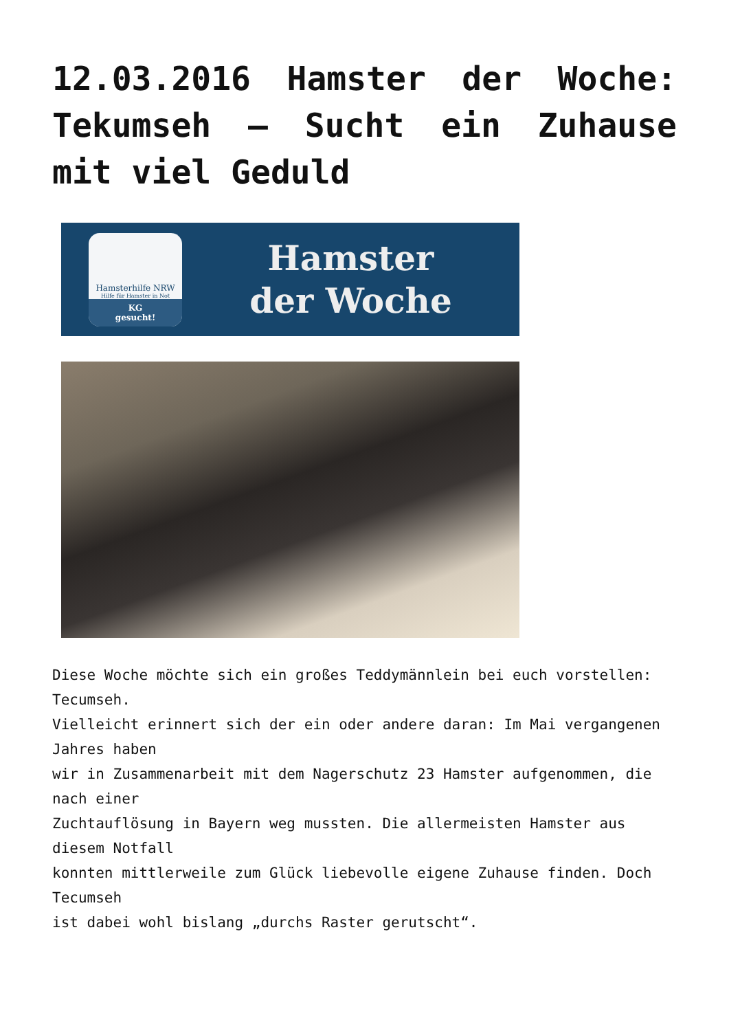12.03.2016 Hamster der Woche: Tekumseh – Sucht ein Zuhause mit viel Geduld
Hamsterhilfe NRW
Hilfe für Hamster in Not
KG
gesucht!
Hamster
der Woche
Diese Woche möchte sich ein großes Teddymännlein bei euch vorstellen: Tecumseh.
Vielleicht erinnert sich der ein oder andere daran: Im Mai vergangenen Jahres haben
wir in Zusammenarbeit mit dem Nagerschutz 23 Hamster aufgenommen, die nach einer
Zuchtauflösung in Bayern weg mussten. Die allermeisten Hamster aus diesem Notfall
konnten mittlerweile zum Glück liebevolle eigene Zuhause finden. Doch Tecumseh
ist dabei wohl bislang „durchs Raster gerutscht“.